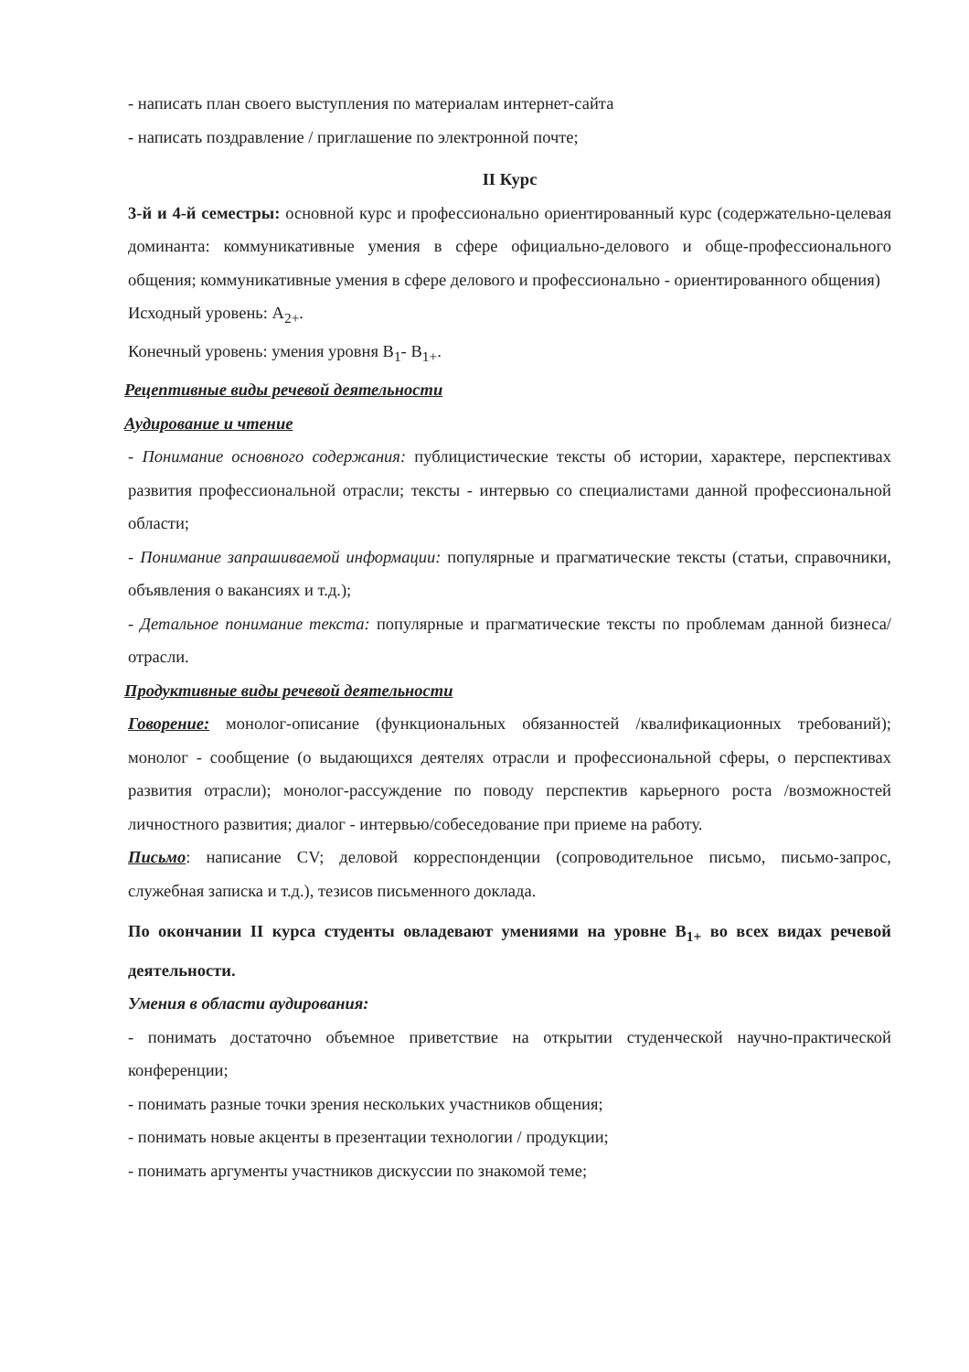- написать план своего выступления по материалам интернет-сайта
- написать поздравление / приглашение по электронной почте;
II Курс
3-й и 4-й семестры: основной курс и профессионально ориентированный курс (содержательно-целевая доминанта: коммуникативные умения в сфере официально-делового и обще-профессионального общения; коммуникативные умения в сфере делового и профессионально - ориентированного общения)
Исходный уровень: A<sub>2+</sub>.
Конечный уровень: умения уровня B<sub>1</sub>- B<sub>1+</sub>.
Рецептивные виды речевой деятельности
Аудирование и чтение
- Понимание основного содержания: публицистические тексты об истории, характере, перспективах развития профессиональной отрасли; тексты - интервью со специалистами данной профессиональной области;
- Понимание запрашиваемой информации: популярные и прагматические тексты (статьи, справочники, объявления о вакансиях и т.д.);
- Детальное понимание текста: популярные и прагматические тексты по проблемам данной бизнеса/отрасли.
Продуктивные виды речевой деятельности
Говорение: монолог-описание (функциональных обязанностей /квалификационных требований); монолог - сообщение (о выдающихся деятелях отрасли и профессиональной сферы, о перспективах развития отрасли); монолог-рассуждение по поводу перспектив карьерного роста /возможностей личностного развития; диалог - интервью/собеседование при приеме на работу.
Письмо: написание CV; деловой корреспонденции (сопроводительное письмо, письмо-запрос, служебная записка и т.д.), тезисов письменного доклада.
По окончании II курса студенты овладевают умениями на уровне B<sub>1+</sub> во всех видах речевой деятельности.
Умения в области аудирования:
- понимать достаточно объемное приветствие на открытии студенческой научно-практической конференции;
- понимать разные точки зрения нескольких участников общения;
- понимать новые акценты в презентации технологии / продукции;
- понимать аргументы участников дискуссии по знакомой теме;